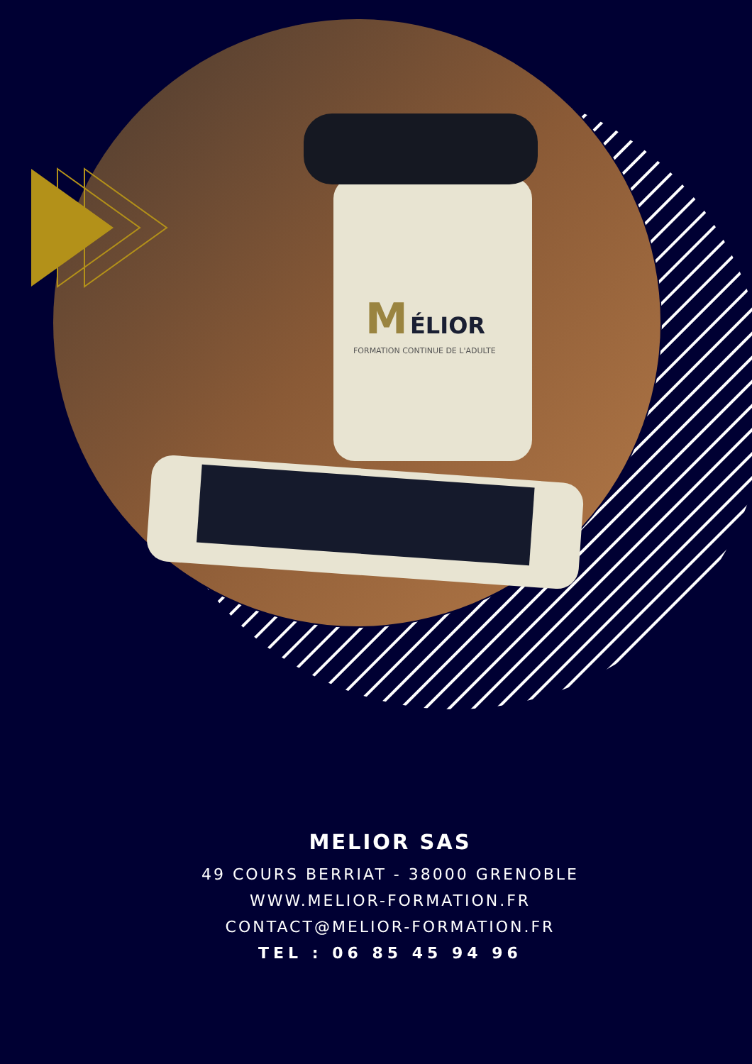M
ÉLIOR
FORMATION CONTINUE DE L'ADULTE
MELIOR SAS
49 COURS BERRIAT - 38000 GRENOBLE
WWW.MELIOR-FORMATION.FR
CONTACT@MELIOR-FORMATION.FR
TEL : 06 85 45 94 96